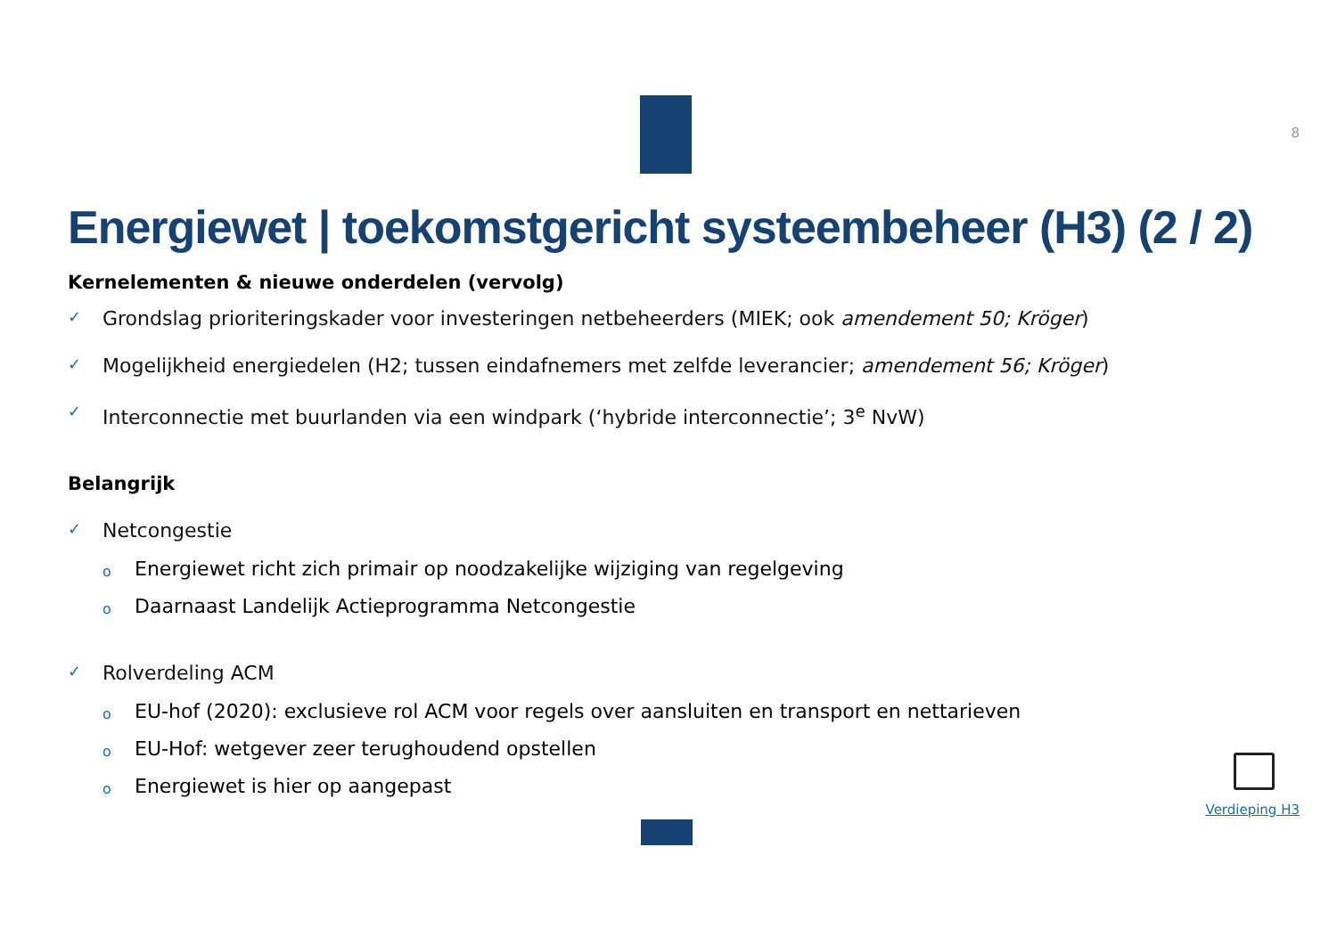8
Energiewet | toekomstgericht systeembeheer (H3) (2 / 2)
Kernelementen & nieuwe onderdelen (vervolg)
✓ Grondslag prioriteringskader voor investeringen netbeheerders (MIEK; ook amendement 50; Kröger)
✓ Mogelijkheid energiedelen (H2; tussen eindafnemers met zelfde leverancier; amendement 56; Kröger)
✓ Interconnectie met buurlanden via een windpark (‘hybride interconnectie’; 3<sup>e</sup> NvW)
Belangrijk
✓ Netcongestie
o Energiewet richt zich primair op noodzakelijke wijziging van regelgeving
o Daarnaast Landelijk Actieprogramma Netcongestie
✓ Rolverdeling ACM
o EU-hof (2020): exclusieve rol ACM voor regels over aansluiten en transport en nettarieven
o EU-Hof: wetgever zeer terughoudend opstellen
o Energiewet is hier op aangepast
Verdieping H3